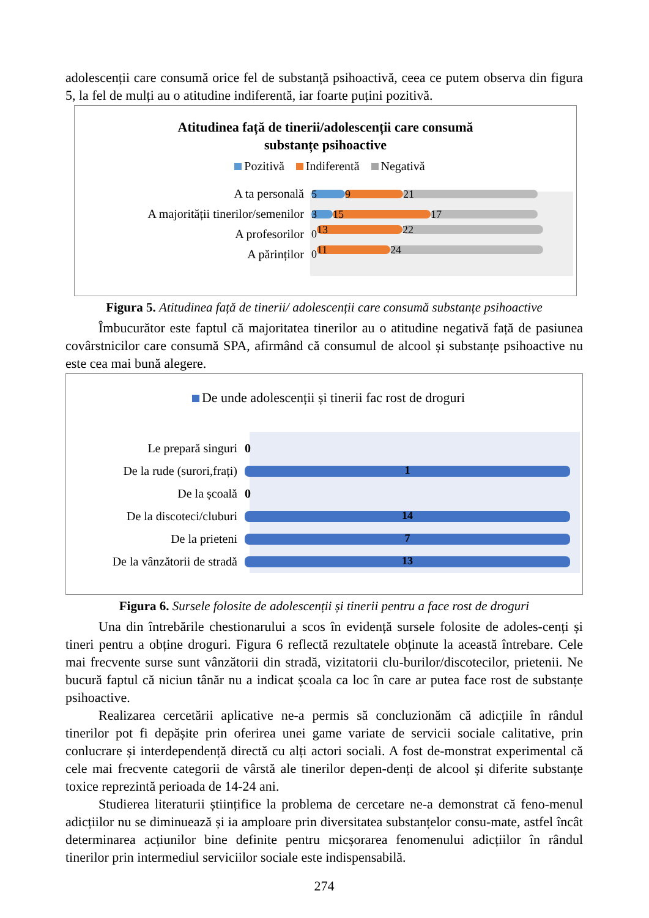adolescenții care consumă orice fel de substanță psihoactivă, ceea ce putem observa din figura 5, la fel de mulți au o atitudine indiferentă, iar foarte puțini pozitivă.
Atitudinea față de tinerii/adolescenții care consumă
substanțe psihoactive
Pozitivă Indiferentă Negativă
A ta personală
5 9 21
A majorității tinerilor/semenilor
3 15 17
A profesorilor 0 13 22
A părinților 0 11 24
Figura 5. Atitudinea față de tinerii/ adolescenții care consumă substanțe psihoactive
Îmbucurător este faptul că majoritatea tinerilor au o atitudine negativă față de pasiunea covârstnicilor care consumă SPA, afirmând că consumul de alcool și substanțe psihoactive nu este cea mai bună alegere.
De unde adolescenții și tinerii fac rost de droguri
Le prepară singuri 0
De la rude (surori,frați)
1
De la școală 0
De la discoteci/cluburi
14
De la prieteni
7
De la vânzătorii de stradă
13
Figura 6. Sursele folosite de adolescenții și tinerii pentru a face rost de droguri
Una din întrebările chestionarului a scos în evidență sursele folosite de adoles-cenți și tineri pentru a obține droguri. Figura 6 reflectă rezultatele obținute la această întrebare. Cele mai frecvente surse sunt vânzătorii din stradă, vizitatorii clu-burilor/discotecilor, prietenii. Ne bucură faptul că niciun tânăr nu a indicat școala ca loc în care ar putea face rost de substanțe psihoactive.
Realizarea cercetării aplicative ne-a permis să concluzionăm că adicțiile în rândul tinerilor pot fi depășite prin oferirea unei game variate de servicii sociale calitative, prin conlucrare și interdependență directă cu alți actori sociali. A fost de-monstrat experimental că cele mai frecvente categorii de vârstă ale tinerilor depen-denți de alcool și diferite substanțe toxice reprezintă perioada de 14-24 ani.
Studierea literaturii științifice la problema de cercetare ne-a demonstrat că feno-menul adicțiilor nu se diminuează și ia amploare prin diversitatea substanțelor consu-mate, astfel încât determinarea acțiunilor bine definite pentru micșorarea fenomenului adicțiilor în rândul tinerilor prin intermediul serviciilor sociale este indispensabilă.
274